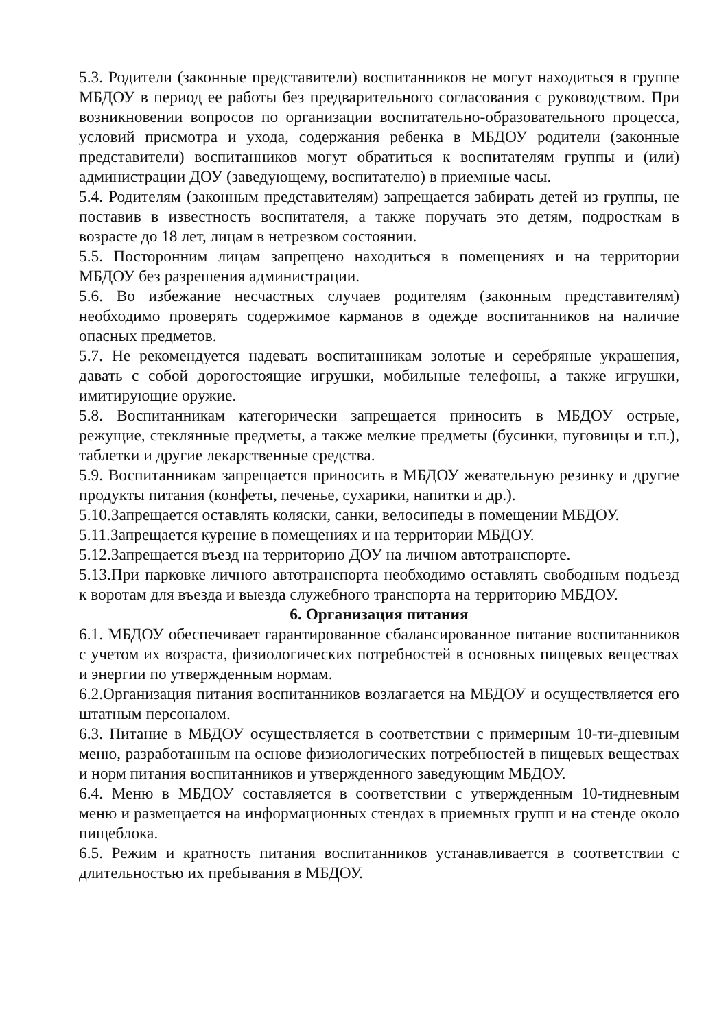5.3. Родители (законные представители) воспитанников не могут находиться в группе МБДОУ в период ее работы без предварительного согласования с руководством. При возникновении вопросов по организации воспитательно-образовательного процесса, условий присмотра и ухода, содержания ребенка в МБДОУ родители (законные представители) воспитанников могут обратиться к воспитателям группы и (или) администрации ДОУ (заведующему, воспитателю) в приемные часы.
5.4. Родителям (законным представителям) запрещается забирать детей из группы, не поставив в известность воспитателя, а также поручать это детям, подросткам в возрасте до 18 лет, лицам в нетрезвом состоянии.
5.5. Посторонним лицам запрещено находиться в помещениях и на территории МБДОУ без разрешения администрации.
5.6. Во избежание несчастных случаев родителям (законным представителям) необходимо проверять содержимое карманов в одежде воспитанников на наличие опасных предметов.
5.7. Не рекомендуется надевать воспитанникам золотые и серебряные украшения, давать с собой дорогостоящие игрушки, мобильные телефоны, а также игрушки, имитирующие оружие.
5.8. Воспитанникам категорически запрещается приносить в МБДОУ острые, режущие, стеклянные предметы, а также мелкие предметы (бусинки, пуговицы и т.п.), таблетки и другие лекарственные средства.
5.9. Воспитанникам запрещается приносить в МБДОУ жевательную резинку и другие продукты питания (конфеты, печенье, сухарики, напитки и др.).
5.10.Запрещается оставлять коляски, санки, велосипеды в помещении МБДОУ.
5.11.Запрещается курение в помещениях и на территории МБДОУ.
5.12.Запрещается въезд на территорию ДОУ на личном автотранспорте.
5.13.При парковке личного автотранспорта необходимо оставлять свободным подъезд к воротам для въезда и выезда служебного транспорта на территорию МБДОУ.
6. Организация питания
6.1. МБДОУ обеспечивает гарантированное сбалансированное питание воспитанников с учетом их возраста, физиологических потребностей в основных пищевых веществах и энергии по утвержденным нормам.
6.2.Организация питания воспитанников возлагается на МБДОУ и осуществляется его штатным персоналом.
6.3. Питание в МБДОУ осуществляется в соответствии с примерным 10-ти-дневным меню, разработанным на основе физиологических потребностей в пищевых веществах и норм питания воспитанников и утвержденного заведующим МБДОУ.
6.4. Меню в МБДОУ составляется в соответствии с утвержденным 10-тидневным меню и размещается на информационных стендах в приемных групп и на стенде около пищеблока.
6.5. Режим и кратность питания воспитанников устанавливается в соответствии с длительностью их пребывания в МБДОУ.